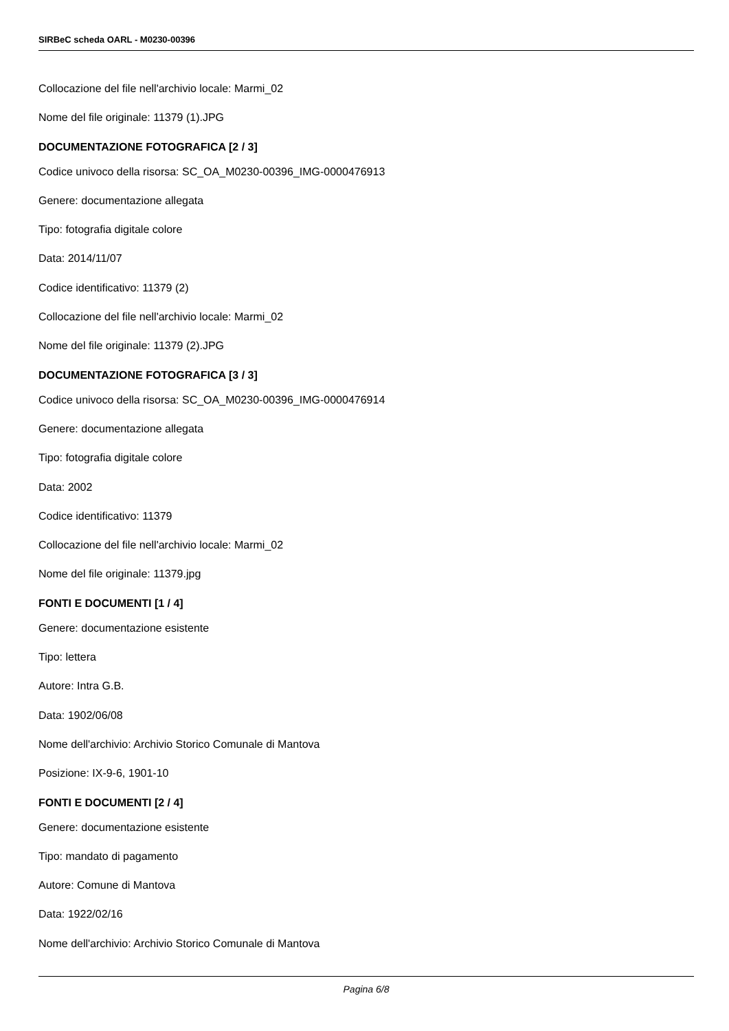SIRBeC scheda OARL - M0230-00396
Collocazione del file nell'archivio locale: Marmi_02
Nome del file originale: 11379 (1).JPG
DOCUMENTAZIONE FOTOGRAFICA [2 / 3]
Codice univoco della risorsa: SC_OA_M0230-00396_IMG-0000476913
Genere: documentazione allegata
Tipo: fotografia digitale colore
Data: 2014/11/07
Codice identificativo: 11379 (2)
Collocazione del file nell'archivio locale: Marmi_02
Nome del file originale: 11379 (2).JPG
DOCUMENTAZIONE FOTOGRAFICA [3 / 3]
Codice univoco della risorsa: SC_OA_M0230-00396_IMG-0000476914
Genere: documentazione allegata
Tipo: fotografia digitale colore
Data: 2002
Codice identificativo: 11379
Collocazione del file nell'archivio locale: Marmi_02
Nome del file originale: 11379.jpg
FONTI E DOCUMENTI [1 / 4]
Genere: documentazione esistente
Tipo: lettera
Autore: Intra G.B.
Data: 1902/06/08
Nome dell'archivio: Archivio Storico Comunale di Mantova
Posizione: IX-9-6, 1901-10
FONTI E DOCUMENTI [2 / 4]
Genere: documentazione esistente
Tipo: mandato di pagamento
Autore: Comune di Mantova
Data: 1922/02/16
Nome dell'archivio: Archivio Storico Comunale di Mantova
Pagina 6/8